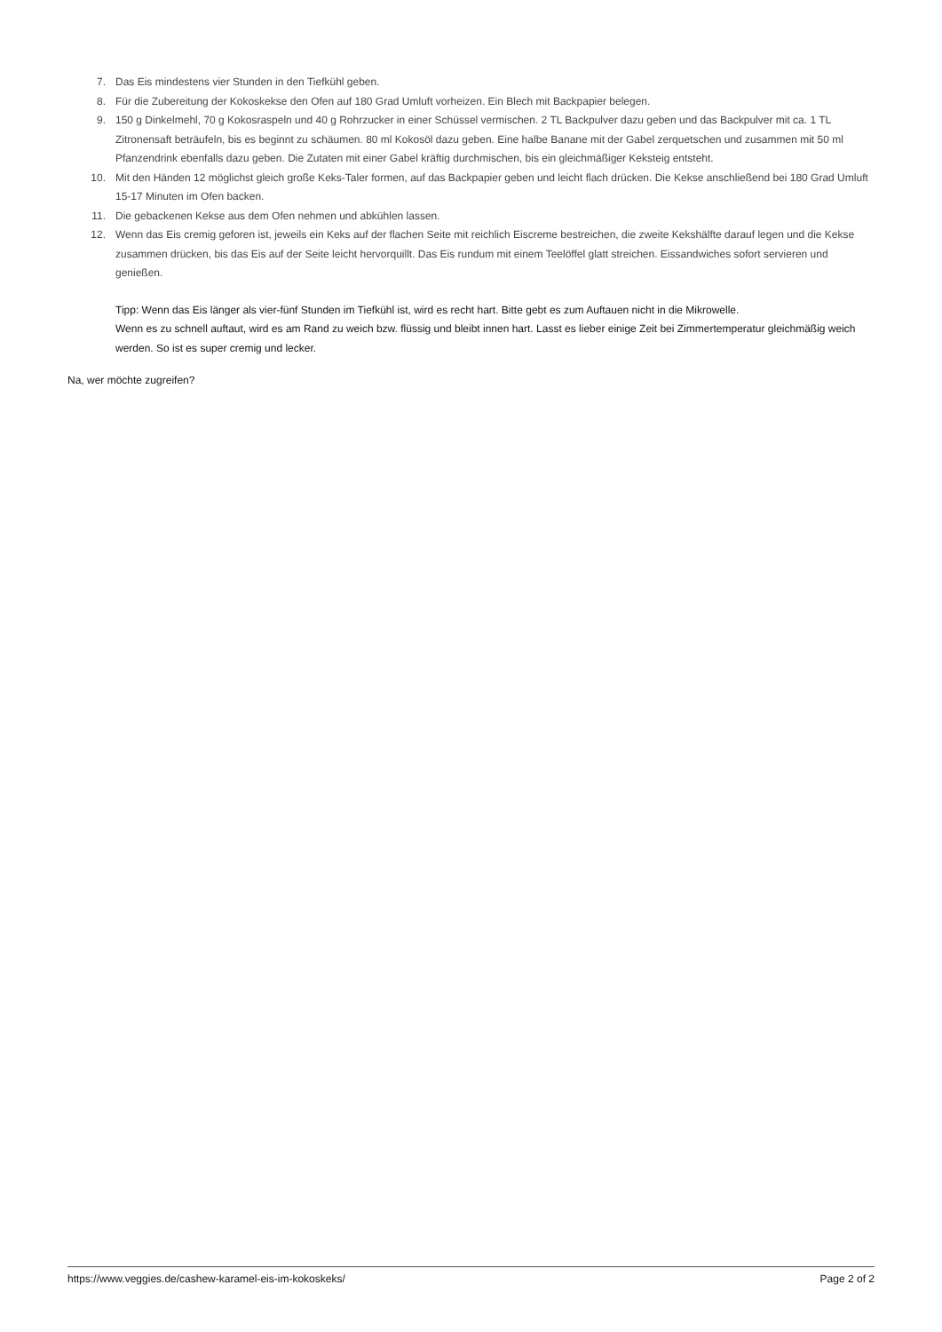7. Das Eis mindestens vier Stunden in den Tiefkühl geben.
8. Für die Zubereitung der Kokoskekse den Ofen auf 180 Grad Umluft vorheizen. Ein Blech mit Backpapier belegen.
9. 150 g Dinkelmehl, 70 g Kokosraspeln und 40 g Rohrzucker in einer Schüssel vermischen. 2 TL Backpulver dazu geben und das Backpulver mit ca. 1 TL Zitronensaft beträufeln, bis es beginnt zu schäumen. 80 ml Kokosöl dazu geben. Eine halbe Banane mit der Gabel zerquetschen und zusammen mit 50 ml Pfanzendrink ebenfalls dazu geben. Die Zutaten mit einer Gabel kräftig durchmischen, bis ein gleichmäßiger Keksteig entsteht.
10. Mit den Händen 12 möglichst gleich große Keks-Taler formen, auf das Backpapier geben und leicht flach drücken. Die Kekse anschließend bei 180 Grad Umluft 15-17 Minuten im Ofen backen.
11. Die gebackenen Kekse aus dem Ofen nehmen und abkühlen lassen.
12. Wenn das Eis cremig geforen ist, jeweils ein Keks auf der flachen Seite mit reichlich Eiscreme bestreichen, die zweite Kekshälfte darauf legen und die Kekse zusammen drücken, bis das Eis auf der Seite leicht hervorquillt. Das Eis rundum mit einem Teelöffel glatt streichen. Eissandwiches sofort servieren und genießen.
Tipp: Wenn das Eis länger als vier-fünf Stunden im Tiefkühl ist, wird es recht hart. Bitte gebt es zum Auftauen nicht in die Mikrowelle.
Wenn es zu schnell auftaut, wird es am Rand zu weich bzw. flüssig und bleibt innen hart. Lasst es lieber einige Zeit bei Zimmertemperatur gleichmäßig weich werden. So ist es super cremig und lecker.
Na, wer möchte zugreifen?
https://www.veggies.de/cashew-karamel-eis-im-kokoskeks/ Page 2 of 2